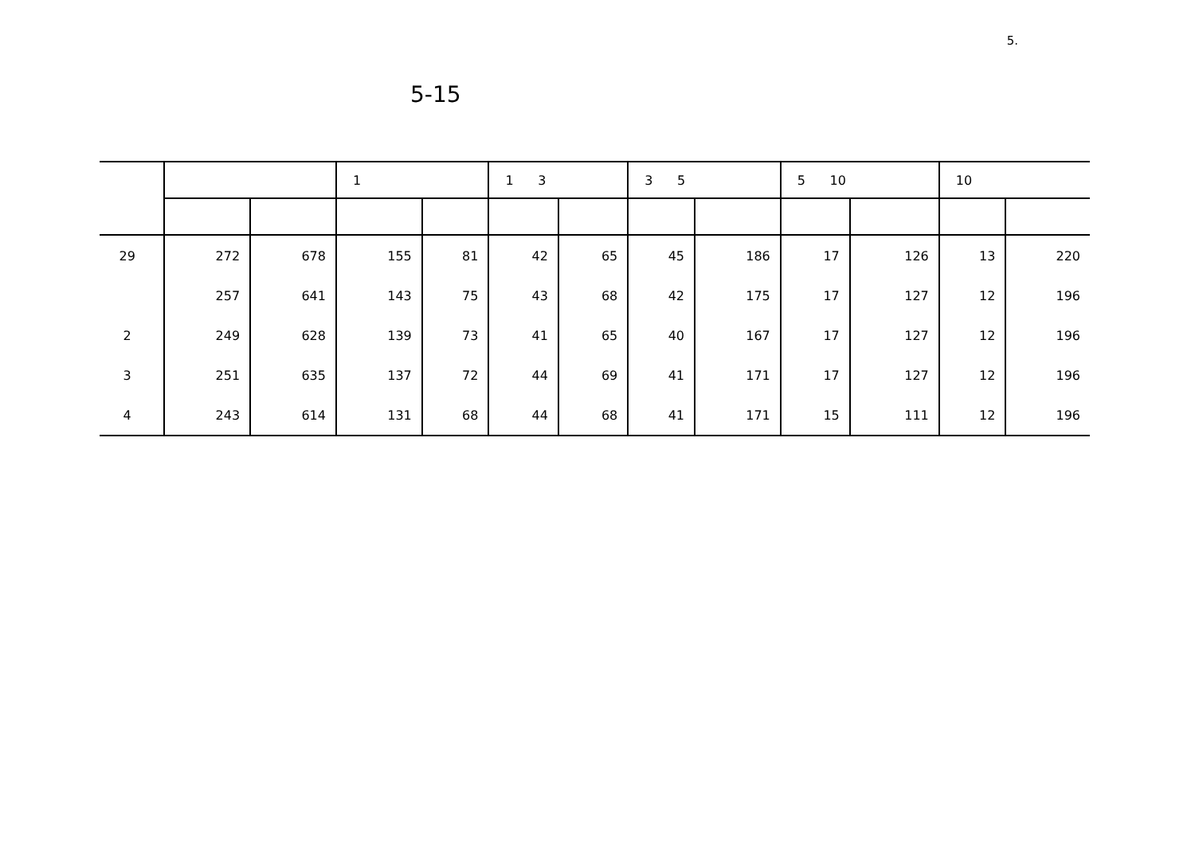5.
5-15
| | | | 1 | | 1 3 | | 3 5 | | 5 10 | | 10 | |
| --- | --- | --- | --- | --- | --- | --- | --- | --- | --- | --- | --- | --- |
| 29 | 272 | 678 | 155 | 81 | 42 | 65 | 45 | 186 | 17 | 126 | 13 | 220 |
| | 257 | 641 | 143 | 75 | 43 | 68 | 42 | 175 | 17 | 127 | 12 | 196 |
| 2 | 249 | 628 | 139 | 73 | 41 | 65 | 40 | 167 | 17 | 127 | 12 | 196 |
| 3 | 251 | 635 | 137 | 72 | 44 | 69 | 41 | 171 | 17 | 127 | 12 | 196 |
| 4 | 243 | 614 | 131 | 68 | 44 | 68 | 41 | 171 | 15 | 111 | 12 | 196 |